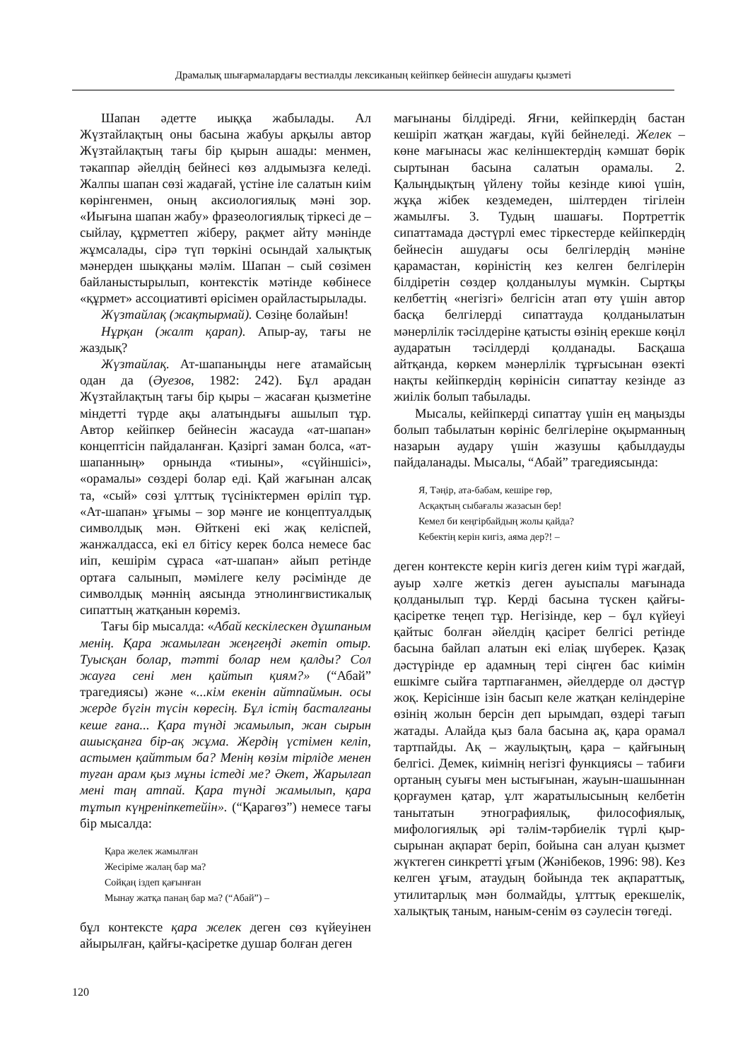Драмалық шығармалардағы вестиалды лексиканың кейіпкер бейнесін ашудағы қызметі
Шапан әдетте иыққа жабылады. Ал Жүзтайлақтың оны басына жабуы арқылы автор Жүзтайлақтың тағы бір қырын ашады: менмен, тәкаппар әйелдің бейнесі көз алдымызға келеді. Жалпы шапан сөзі жадағай, үстіне іле салатын киім көрінгенмен, оның аксиологиялық мәні зор. «Иығына шапан жабу» фразеологиялық тіркесі де – сыйлау, құрметтеп жіберу, рақмет айту мәнінде жұмсалады, сірә түп төркіні осындай халықтық мәнерден шыққаны мәлім. Шапан – сый сөзімен байланыстырылып, контекстік мәтінде көбінесе «құрмет» ассоциативті өрісімен орайластырылады.
Жүзтайлақ (жақтырмай). Сөзіңе болайын!
Нұрқан (жалт қарап). Апыр-ау, тағы не жаздық?
Жүзтайлақ. Ат-шапаныңды неге атамайсың одан да (Әуезов, 1982: 242). Бұл арадан Жүзтайлақтың тағы бір қыры – жасаған қызметіне міндетті түрде ақы алатындығы ашылып тұр. Автор кейіпкер бейнесін жасауда «ат-шапан» концептісін пайдаланған. Қазіргі заман болса, «ат-шапанның» орнында «тиыны», «сүйіншісі», «орамалы» сөздері болар еді. Қай жағынан алсақ та, «сый» сөзі ұлттық түсініктермен өріліп тұр. «Ат-шапан» ұғымы – зор мәнге ие концептуалдық символдық мән. Өйткені екі жақ келіспей, жанжалдасса, екі ел бітісу керек болса немесе бас иіп, кешірім сұраса «ат-шапан» айып ретінде ортаға салынып, мәмілеге келу рәсімінде де символдық мәннің аясында этнолингвистикалық сипаттың жатқанын көреміз.
Тағы бір мысалда: «Абай кескілескен дұшпаным менің. Қара жамылған жеңгеңді әкетіп отыр. Туысқан болар, тәтті болар нем қалды? Сол жауға сені мен қайтып қиям?» (“Абай” трагедиясы) және «...кім екенін айтпаймын. осы жерде бүгін түсін көресің. Бұл істің басталғаны кеше ғана... Қара түнді жамылып, жан сырын ашысқанға бір-ақ жұма. Жердің үстімен келіп, астымен қайттым ба? Менің көзім тірліде менен туған арам қыз мұны істеді ме? Әкет, Жарылғап мені таң атпай. Қара түнді жамылып, қара тұтып күңреніпкетейін». (“Қарагөз”) немесе тағы бір мысалда:
Қара желек жамылған
Жесіріме жалаң бар ма?
Сойқаң іздеп қағынған
Мынау жатқа панаң бар ма? (“Абай”) –
бұл контексте қара желек деген сөз күйеуінен айырылған, қайғы-қасіретке душар болған деген
мағынаны білдіреді. Яғни, кейіпкердің бастан кешіріп жатқан жағдаы, күйі бейнеледі. Желек – көне мағынасы жас келіншектердің кәмшат бөрік сыртынан басына салатын орамалы. 2. Қалыңдықтың үйлену тойы кезінде киюі үшін, жұқа жібек кездемеден, шілтерден тігілеін жамылғы. 3. Тудың шашағы. Портреттік сипаттамада дәстүрлі емес тіркестерде кейіпкердің бейнесін ашудағы осы белгілердің мәніне қарамастан, көріністің кез келген белгілерін білдіретін сөздер қолданылуы мүмкін. Сыртқы келбеттің «негізгі» белгісін атап өту үшін автор басқа белгілерді сипаттауда қолданылатын мәнерлілік тәсілдеріне қатысты өзінің ерекше көңіл аударатын тәсілдерді қолданады. Басқаша айтқанда, көркем мәнерлілік тұрғысынан өзекті нақты кейіпкердің көрінісін сипаттау кезінде аз жиілік болып табылады.
Мысалы, кейіпкерді сипаттау үшін ең маңызды болып табылатын көрініс белгілеріне оқырманның назарын аудару үшін жазушы қабылдауды пайдаланады. Мысалы, “Абай” трагедиясында:
Я, Тәңір, ата-бабам, кешіре гөр,
Асқақтың сыбағалы жазасын бер!
Кемел би кеңгірбайдың жолы қайда?
Кебектің керін кигіз, аяма дер?! –
деген контексте керін кигіз деген киім түрі жағдай, ауыр хәлге жеткіз деген ауыспалы мағынада қолданылып тұр. Керді басына түскен қайғы-қасіретке теңеп тұр. Негізінде, кер – бұл күйеуі қайтыс болған әйелдің қасірет белгісі ретінде басына байлап алатын екі еліақ шүберек. Қазақ дәстүрінде ер адамның тері сіңген бас киімін ешкімге сыйға тартпағанмен, әйелдерде ол дәстүр жоқ. Керісінше ізін басып келе жатқан келіндеріне өзінің жолын берсін деп ырымдап, өздері тағып жатады. Алайда қыз бала басына ақ, қара орамал тартпайды. Ақ – жаулықтың, қара – қайғының белгісі. Демек, киімнің негізгі функциясы – табиғи ортаның суығы мен ыстығынан, жауын-шашыннан қорғаумен қатар, ұлт жаратылысының келбетін танытатын этнографиялық, философиялық, мифологиялық әрі тәлім-тәрбиелік түрлі қыр-сырынан ақпарат беріп, бойына сан алуан қызмет жүктеген синкретті ұғым (Жәнібеков, 1996: 98). Кез келген ұғым, атаудың бойында тек ақпараттық, утилитарлық мән болмайды, ұлттық ерекшелік, халықтық таным, наным-сенім өз сәулесін төгеді.
120